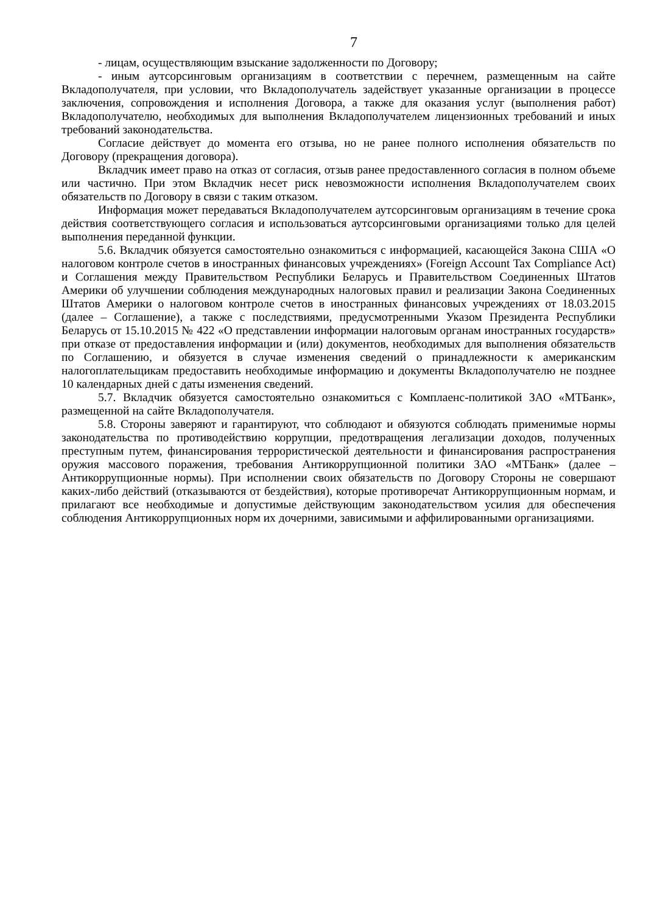7
- лицам, осуществляющим взыскание задолженности по Договору;
- иным аутсорсинговым организациям в соответствии с перечнем, размещенным на сайте Вкладополучателя, при условии, что Вкладополучатель задействует указанные организации в процессе заключения, сопровождения и исполнения Договора, а также для оказания услуг (выполнения работ) Вкладополучателю, необходимых для выполнения Вкладополучателем лицензионных требований и иных требований законодательства.
Согласие действует до момента его отзыва, но не ранее полного исполнения обязательств по Договору (прекращения договора).
Вкладчик имеет право на отказ от согласия, отзыв ранее предоставленного согласия в полном объеме или частично. При этом Вкладчик несет риск невозможности исполнения Вкладополучателем своих обязательств по Договору в связи с таким отказом.
Информация может передаваться Вкладополучателем аутсорсинговым организациям в течение срока действия соответствующего согласия и использоваться аутсорсинговыми организациями только для целей выполнения переданной функции.
5.6. Вкладчик обязуется самостоятельно ознакомиться с информацией, касающейся Закона США «О налоговом контроле счетов в иностранных финансовых учреждениях» (Foreign Account Tax Compliance Act) и Соглашения между Правительством Республики Беларусь и Правительством Соединенных Штатов Америки об улучшении соблюдения международных налоговых правил и реализации Закона Соединенных Штатов Америки о налоговом контроле счетов в иностранных финансовых учреждениях от 18.03.2015 (далее – Соглашение), а также с последствиями, предусмотренными Указом Президента Республики Беларусь от 15.10.2015 № 422 «О представлении информации налоговым органам иностранных государств» при отказе от предоставления информации и (или) документов, необходимых для выполнения обязательств по Соглашению, и обязуется в случае изменения сведений о принадлежности к американским налогоплательщикам предоставить необходимые информацию и документы Вкладополучателю не позднее 10 календарных дней с даты изменения сведений.
5.7. Вкладчик обязуется самостоятельно ознакомиться с Комплаенс-политикой ЗАО «МТБанк», размещенной на сайте Вкладополучателя.
5.8. Стороны заверяют и гарантируют, что соблюдают и обязуются соблюдать применимые нормы законодательства по противодействию коррупции, предотвращения легализации доходов, полученных преступным путем, финансирования террористической деятельности и финансирования распространения оружия массового поражения, требования Антикоррупционной политики ЗАО «МТБанк» (далее – Антикоррупционные нормы). При исполнении своих обязательств по Договору Стороны не совершают каких-либо действий (отказываются от бездействия), которые противоречат Антикоррупционным нормам, и прилагают все необходимые и допустимые действующим законодательством усилия для обеспечения соблюдения Антикоррупционных норм их дочерними, зависимыми и аффилированными организациями.